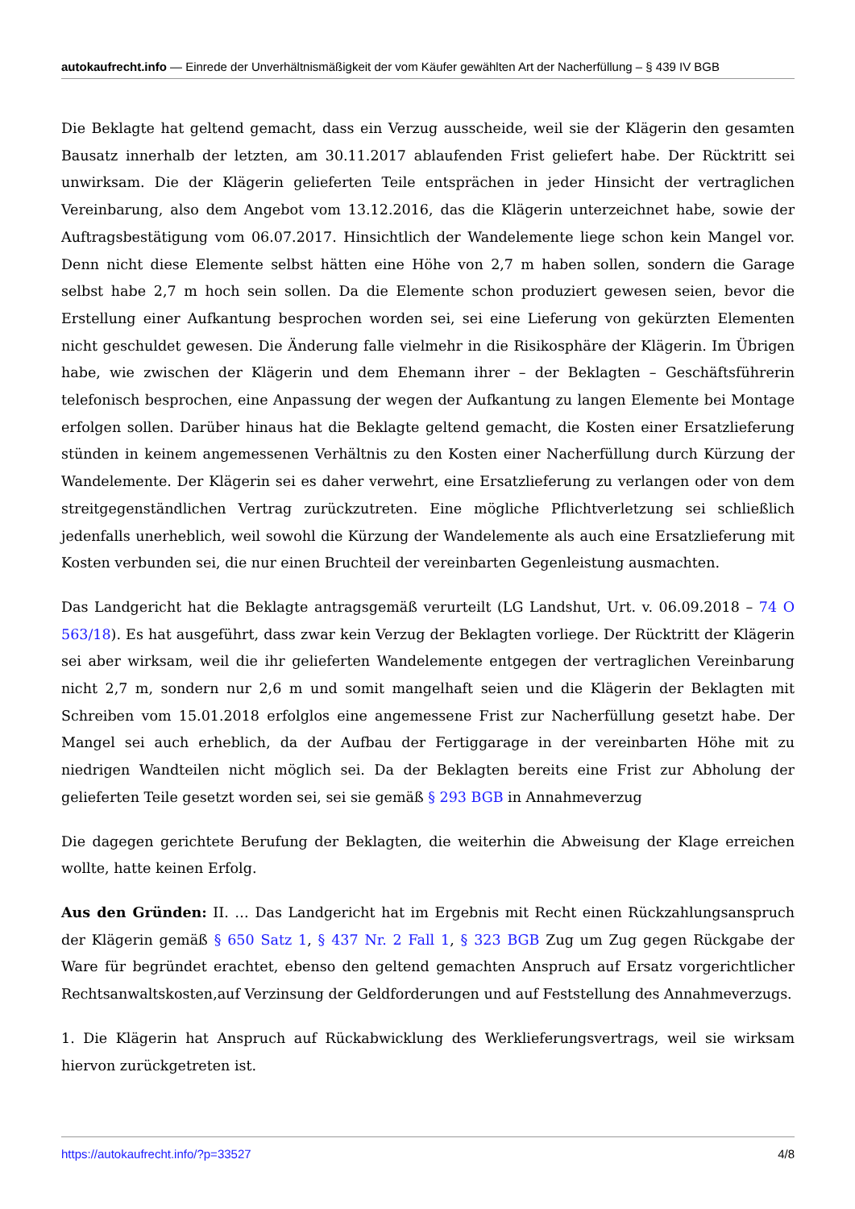autokaufrecht.info — Einrede der Unverhältnismäßigkeit der vom Käufer gewählten Art der Nacherfüllung – § 439 IV BGB
Die Beklagte hat geltend gemacht, dass ein Verzug ausscheide, weil sie der Klägerin den gesamten Bausatz innerhalb der letzten, am 30.11.2017 ablaufenden Frist geliefert habe. Der Rücktritt sei unwirksam. Die der Klägerin gelieferten Teile entsprächen in jeder Hinsicht der vertraglichen Vereinbarung, also dem Angebot vom 13.12.2016, das die Klägerin unterzeichnet habe, sowie der Auftragsbestätigung vom 06.07.2017. Hinsichtlich der Wandelemente liege schon kein Mangel vor. Denn nicht diese Elemente selbst hätten eine Höhe von 2,7 m haben sollen, sondern die Garage selbst habe 2,7 m hoch sein sollen. Da die Elemente schon produziert gewesen seien, bevor die Erstellung einer Aufkantung besprochen worden sei, sei eine Lieferung von gekürzten Elementen nicht geschuldet gewesen. Die Änderung falle vielmehr in die Risikosphäre der Klägerin. Im Übrigen habe, wie zwischen der Klägerin und dem Ehemann ihrer – der Beklagten – Geschäftsführerin telefonisch besprochen, eine Anpassung der wegen der Aufkantung zu langen Elemente bei Montage erfolgen sollen. Darüber hinaus hat die Beklagte geltend gemacht, die Kosten einer Ersatzlieferung stünden in keinem angemessenen Verhältnis zu den Kosten einer Nacherfüllung durch Kürzung der Wandelemente. Der Klägerin sei es daher verwehrt, eine Ersatzlieferung zu verlangen oder von dem streitgegenständlichen Vertrag zurückzutreten. Eine mögliche Pflichtverletzung sei schließlich jedenfalls unerheblich, weil sowohl die Kürzung der Wandelemente als auch eine Ersatzlieferung mit Kosten verbunden sei, die nur einen Bruchteil der vereinbarten Gegenleistung ausmachten.
Das Landgericht hat die Beklagte antragsgemäß verurteilt (LG Landshut, Urt. v. 06.09.2018 – 74 O 563/18). Es hat ausgeführt, dass zwar kein Verzug der Beklagten vorliege. Der Rücktritt der Klägerin sei aber wirksam, weil die ihr gelieferten Wandelemente entgegen der vertraglichen Vereinbarung nicht 2,7 m, sondern nur 2,6 m und somit mangelhaft seien und die Klägerin der Beklagten mit Schreiben vom 15.01.2018 erfolglos eine angemessene Frist zur Nacherfüllung gesetzt habe. Der Mangel sei auch erheblich, da der Aufbau der Fertiggarage in der vereinbarten Höhe mit zu niedrigen Wandteilen nicht möglich sei. Da der Beklagten bereits eine Frist zur Abholung der gelieferten Teile gesetzt worden sei, sei sie gemäß § 293 BGB in Annahmeverzug
Die dagegen gerichtete Berufung der Beklagten, die weiterhin die Abweisung der Klage erreichen wollte, hatte keinen Erfolg.
Aus den Gründen: II. … Das Landgericht hat im Ergebnis mit Recht einen Rückzahlungsanspruch der Klägerin gemäß § 650 Satz 1, § 437 Nr. 2 Fall 1, § 323 BGB Zug um Zug gegen Rückgabe der Ware für begründet erachtet, ebenso den geltend gemachten Anspruch auf Ersatz vorgerichtlicher Rechtsanwaltskosten,auf Verzinsung der Geldforderungen und auf Feststellung des Annahmeverzugs.
1. Die Klägerin hat Anspruch auf Rückabwicklung des Werklieferungsvertrags, weil sie wirksam hiervon zurückgetreten ist.
https://autokaufrecht.info/?p=33527 4/8